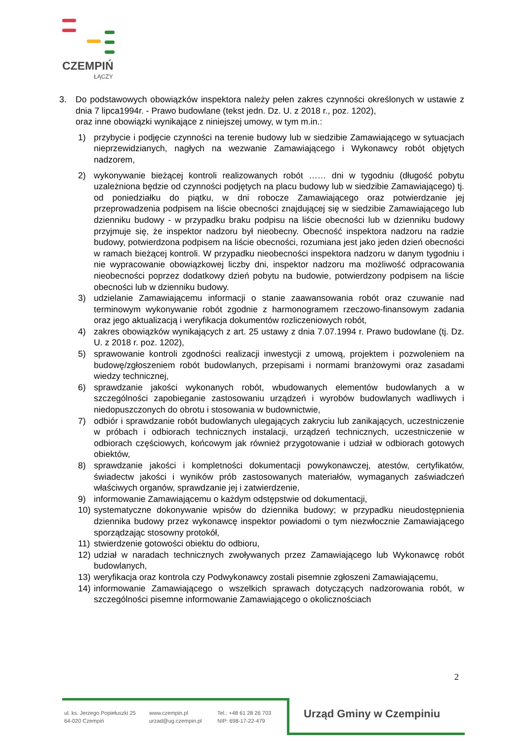CZEMPIŃ
ŁĄCZY
3. Do podstawowych obowiązków inspektora należy pełen zakres czynności określonych w ustawie z dnia 7 lipca1994r. - Prawo budowlane (tekst jedn. Dz. U. z 2018 r., poz. 1202),
oraz inne obowiązki wynikające z niniejszej umowy, w tym m.in.:
1) przybycie i podjęcie czynności na terenie budowy lub w siedzibie Zamawiającego w sytuacjach nieprzewidzianych, nagłych na wezwanie Zamawiającego i Wykonawcy robót objętych nadzorem,
2) wykonywanie bieżącej kontroli realizowanych robót …… dni w tygodniu (długość pobytu uzależniona będzie od czynności podjętych na placu budowy lub w siedzibie Zamawiającego) tj. od poniedziałku do piątku, w dni robocze Zamawiającego oraz potwierdzanie jej przeprowadzenia podpisem na liście obecności znajdującej się w siedzibie Zamawiającego lub dzienniku budowy - w przypadku braku podpisu na liście obecności lub w dzienniku budowy przyjmuje się, że inspektor nadzoru był nieobecny. Obecność inspektora nadzoru na radzie budowy, potwierdzona podpisem na liście obecności, rozumiana jest jako jeden dzień obecności w ramach bieżącej kontroli. W przypadku nieobecności inspektora nadzoru w danym tygodniu i nie wypracowanie obowiązkowej liczby dni, inspektor nadzoru ma możliwość odpracowania nieobecności poprzez dodatkowy dzień pobytu na budowie, potwierdzony podpisem na liście obecności lub w dzienniku budowy.
3) udzielanie Zamawiającemu informacji o stanie zaawansowania robót oraz czuwanie nad terminowym wykonywanie robót zgodnie z harmonogramem rzeczowo-finansowym zadania oraz jego aktualizacją i weryfikacja dokumentów rozliczeniowych robót,
4) zakres obowiązków wynikających z art. 25 ustawy z dnia 7.07.1994 r. Prawo budowlane (tj. Dz. U. z 2018 r. poz. 1202),
5) sprawowanie kontroli zgodności realizacji inwestycji z umową, projektem i pozwoleniem na budowę/zgłoszeniem robót budowlanych, przepisami i normami branżowymi oraz zasadami wiedzy technicznej,
6) sprawdzanie jakości wykonanych robót, wbudowanych elementów budowlanych a w szczególności zapobieganie zastosowaniu urządzeń i wyrobów budowlanych wadliwych i niedopuszczonych do obrotu i stosowania w budownictwie,
7) odbiór i sprawdzanie robót budowlanych ulegających zakryciu lub zanikających, uczestniczenie w próbach i odbiorach technicznych instalacji, urządzeń technicznych, uczestniczenie w odbiorach częściowych, końcowym jak również przygotowanie i udział w odbiorach gotowych obiektów,
8) sprawdzanie jakości i kompletności dokumentacji powykonawczej, atestów, certyfikatów, świadectw jakości i wyników prób zastosowanych materiałów, wymaganych zaświadczeń właściwych organów, sprawdzanie jej i zatwierdzenie,
9) informowanie Zamawiającemu o każdym odstępstwie od dokumentacji,
10) systematyczne dokonywanie wpisów do dziennika budowy; w przypadku nieudostępnienia dziennika budowy przez wykonawcę inspektor powiadomi o tym niezwłocznie Zamawiającego sporządzając stosowny protokół,
11) stwierdzenie gotowości obiektu do odbioru,
12) udział w naradach technicznych zwoływanych przez Zamawiającego lub Wykonawcę robót budowlanych,
13) weryfikacja oraz kontrola czy Podwykonawcy zostali pisemnie zgłoszeni Zamawiającemu,
14) informowanie Zamawiającego o wszelkich sprawach dotyczących nadzorowania robót, w szczególności pisemne informowanie Zamawiającego o okolicznościach
2
ul. ks. Jerzego Popiełuszki 25
64-020 Czempiń
www.czempin.pl
urzad@ug.czempin.pl
Tel.: +48 61 28 26 703
NIP: 698-17-22-479
Urząd Gminy w Czempiniu